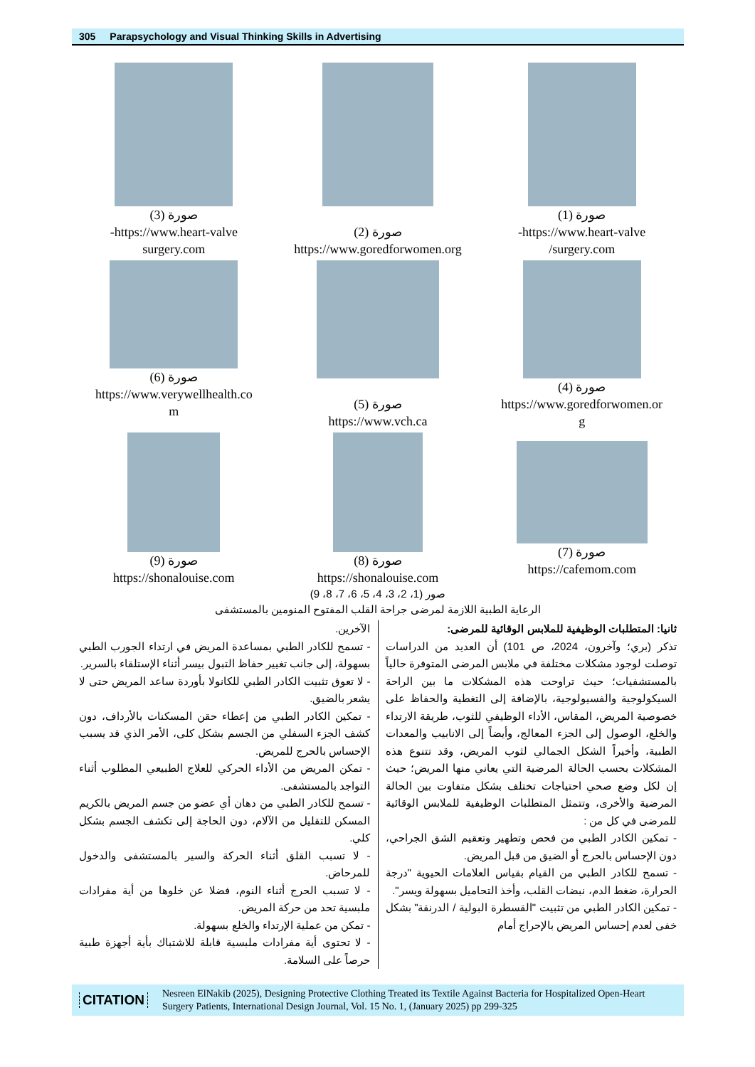305 Parapsychology and Visual Thinking Skills in Advertising
صورة (1)
https://www.heart-valve-
surgery.com/
صورة (2)
https://www.goredforwomen.org
صورة (3)
https://www.heart-valve-
surgery.com
صورة (4)
https://www.goredforwomen.or
g
صورة (5)
https://www.vch.ca
صورة (6)
https://www.verywellhealth.co
m
صورة (7)
https://cafemom.com
صورة (8)
https://shonalouise.com
صورة (9)
https://shonalouise.com
صور (1، 2، 3، 4، 5، 6، 7، 8، 9)
الرعاية الطبية اللازمة لمرضى جراحة القلب المفتوح المنومين بالمستشفى
ثانيا: المتطلبات الوظيفية للملابس الوقائية للمرضى:
تذكر (بري؛ وآخرون، 2024، ص 101) أن العديد من الدراسات توصلت لوجود مشكلات مختلفة في ملابس المرضى المتوفرة حالياً بالمستشفيات؛ حيث تراوحت هذه المشكلات ما بين الراحة السيكولوجية والفسيولوجية، بالإضافة إلى التغطية والحفاظ على خصوصية المريض، المقاس، الأداء الوظيفي للثوب، طريقة الارتداء والخلع، الوصول إلى الجزء المعالج، وأيضاً إلى الانابيب والمعدات الطبية، وأخيراً الشكل الجمالي لثوب المريض، وقد تتنوع هذه المشكلات بحسب الحالة المرضية التي يعاني منها المريض؛ حيث إن لكل وضع صحي احتياجات تختلف بشكل متفاوت بين الحالة المرضية والأخرى، وتتمثل المتطلبات الوظيفية للملابس الوقائية للمرضى في كل من :
- تمكين الكادر الطبي من فحص وتطهير وتعقيم الشق الجراحي، دون الإحساس بالحرج أو الضيق من قبل المريض.
- تسمح للكادر الطبي من القيام بقياس العلامات الحيوية "درجة الحرارة، ضغط الدم، نبضات القلب، وأخذ التحاميل بسهولة ويسر".
- تمكين الكادر الطبي من تثبيت "القسطرة البولية / الدرنقة" بشكل خفى لعدم إحساس المريض بالإحراج أمام
الآخرين.
- تسمح للكادر الطبي بمساعدة المريض في ارتداء الجورب الطبي بسهولة، إلى جانب تغيير حفاظ التبول بيسر أثناء الإستلقاء بالسرير.
- لا تعوق تثبيت الكادر الطبي للكانولا بأوردة ساعد المريض حتى لا يشعر بالضيق.
- تمكين الكادر الطبي من إعطاء حقن المسكنات بالأرداف، دون كشف الجزء السفلي من الجسم بشكل كلى، الأمر الذي قد يسبب الإحساس بالحرج للمريض.
- تمكن المريض من الأداء الحركي للعلاج الطبيعي المطلوب أثناء التواجد بالمستشفى.
- تسمح للكادر الطبي من دهان أي عضو من جسم المريض بالكريم المسكن للتقليل من الآلام، دون الحاجة إلى تكشف الجسم بشكل كلي.
- لا تسبب القلق أثناء الحركة والسير بالمستشفى والدخول للمرحاض.
- لا تسبب الحرج أثناء النوم، فضلا عن خلوها من أية مفرادات ملبسية تحد من حركة المريض.
- تمكن من عملية الإرتداء والخلع بسهولة.
- لا تحتوى أية مفرادات ملبسية قابلة للاشتباك بأية أجهزة طبية حرصاً على السلامة.
CITATION Nesreen ElNakib (2025), Designing Protective Clothing Treated its Textile Against Bacteria for Hospitalized Open-Heart Surgery Patients, International Design Journal, Vol. 15 No. 1, (January 2025) pp 299-325